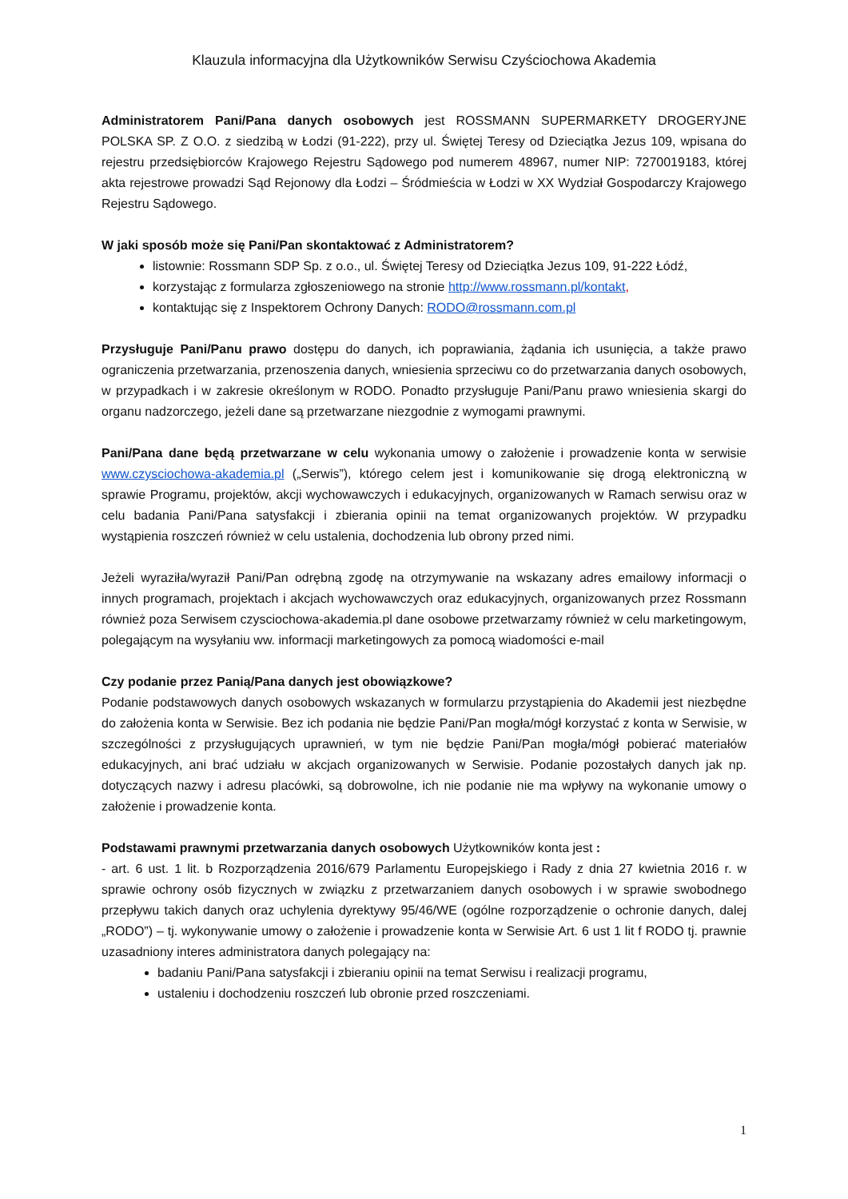Klauzula informacyjna dla Użytkowników Serwisu Czyściochowa Akademia
Administratorem Pani/Pana danych osobowych jest ROSSMANN SUPERMARKETY DROGERYJNE POLSKA SP. Z O.O. z siedzibą w Łodzi (91-222), przy ul. Świętej Teresy od Dzieciątka Jezus 109, wpisana do rejestru przedsiębiorców Krajowego Rejestru Sądowego pod numerem 48967, numer NIP: 7270019183, której akta rejestrowe prowadzi Sąd Rejonowy dla Łodzi – Śródmieścia w Łodzi w XX Wydział Gospodarczy Krajowego Rejestru Sądowego.
W jaki sposób może się Pani/Pan skontaktować z Administratorem?
listownie: Rossmann SDP Sp. z o.o., ul. Świętej Teresy od Dzieciątka Jezus 109, 91-222 Łódź,
korzystając z formularza zgłoszeniowego na stronie http://www.rossmann.pl/kontakt,
kontaktując się z Inspektorem Ochrony Danych: RODO@rossmann.com.pl
Przysługuje Pani/Panu prawo dostępu do danych, ich poprawiania, żądania ich usunięcia, a także prawo ograniczenia przetwarzania, przenoszenia danych, wniesienia sprzeciwu co do przetwarzania danych osobowych, w przypadkach i w zakresie określonym w RODO. Ponadto przysługuje Pani/Panu prawo wniesienia skargi do organu nadzorczego, jeżeli dane są przetwarzane niezgodnie z wymogami prawnymi.
Pani/Pana dane będą przetwarzane w celu wykonania umowy o założenie i prowadzenie konta w serwisie www.czysciochowa-akademia.pl („Serwis”), którego celem jest i komunikowanie się drogą elektroniczną w sprawie Programu, projektów, akcji wychowawczych i edukacyjnych, organizowanych w Ramach serwisu oraz w celu badania Pani/Pana satysfakcji i zbierania opinii na temat organizowanych projektów. W przypadku wystąpienia roszczeń również w celu ustalenia, dochodzenia lub obrony przed nimi.
Jeżeli wyraziła/wyraził Pani/Pan odrębną zgodę na otrzymywanie na wskazany adres emailowy informacji o innych programach, projektach i akcjach wychowawczych oraz edukacyjnych, organizowanych przez Rossmann również poza Serwisem czysciochowa-akademia.pl dane osobowe przetwarzamy również w celu marketingowym, polegającym na wysyłaniu ww. informacji marketingowych za pomocą wiadomości e-mail
Czy podanie przez Panią/Pana danych jest obowiązkowe?
Podanie podstawowych danych osobowych wskazanych w formularzu przystąpienia do Akademii jest niezbędne do założenia konta w Serwisie. Bez ich podania nie będzie Pani/Pan mogła/mógł korzystać z konta w Serwisie, w szczególności z przysługujących uprawnień, w tym nie będzie Pani/Pan mogła/mógł pobierać materiałów edukacyjnych, ani brać udziału w akcjach organizowanych w Serwisie. Podanie pozostałych danych jak np. dotyczących nazwy i adresu placówki, są dobrowolne, ich nie podanie nie ma wpływy na wykonanie umowy o założenie i prowadzenie konta.
Podstawami prawnymi przetwarzania danych osobowych Użytkowników konta jest :
- art. 6 ust. 1 lit. b Rozporządzenia 2016/679 Parlamentu Europejskiego i Rady z dnia 27 kwietnia 2016 r. w sprawie ochrony osób fizycznych w związku z przetwarzaniem danych osobowych i w sprawie swobodnego przepływu takich danych oraz uchylenia dyrektywy 95/46/WE (ogólne rozporządzenie o ochronie danych, dalej „RODO”) – tj. wykonywanie umowy o założenie i prowadzenie konta w Serwisie Art. 6 ust 1 lit f RODO tj. prawnie uzasadniony interes administratora danych polegający na:
badaniu Pani/Pana satysfakcji i zbieraniu opinii na temat Serwisu i realizacji programu,
ustaleniu i dochodzeniu roszczeń lub obronie przed roszczeniami.
1